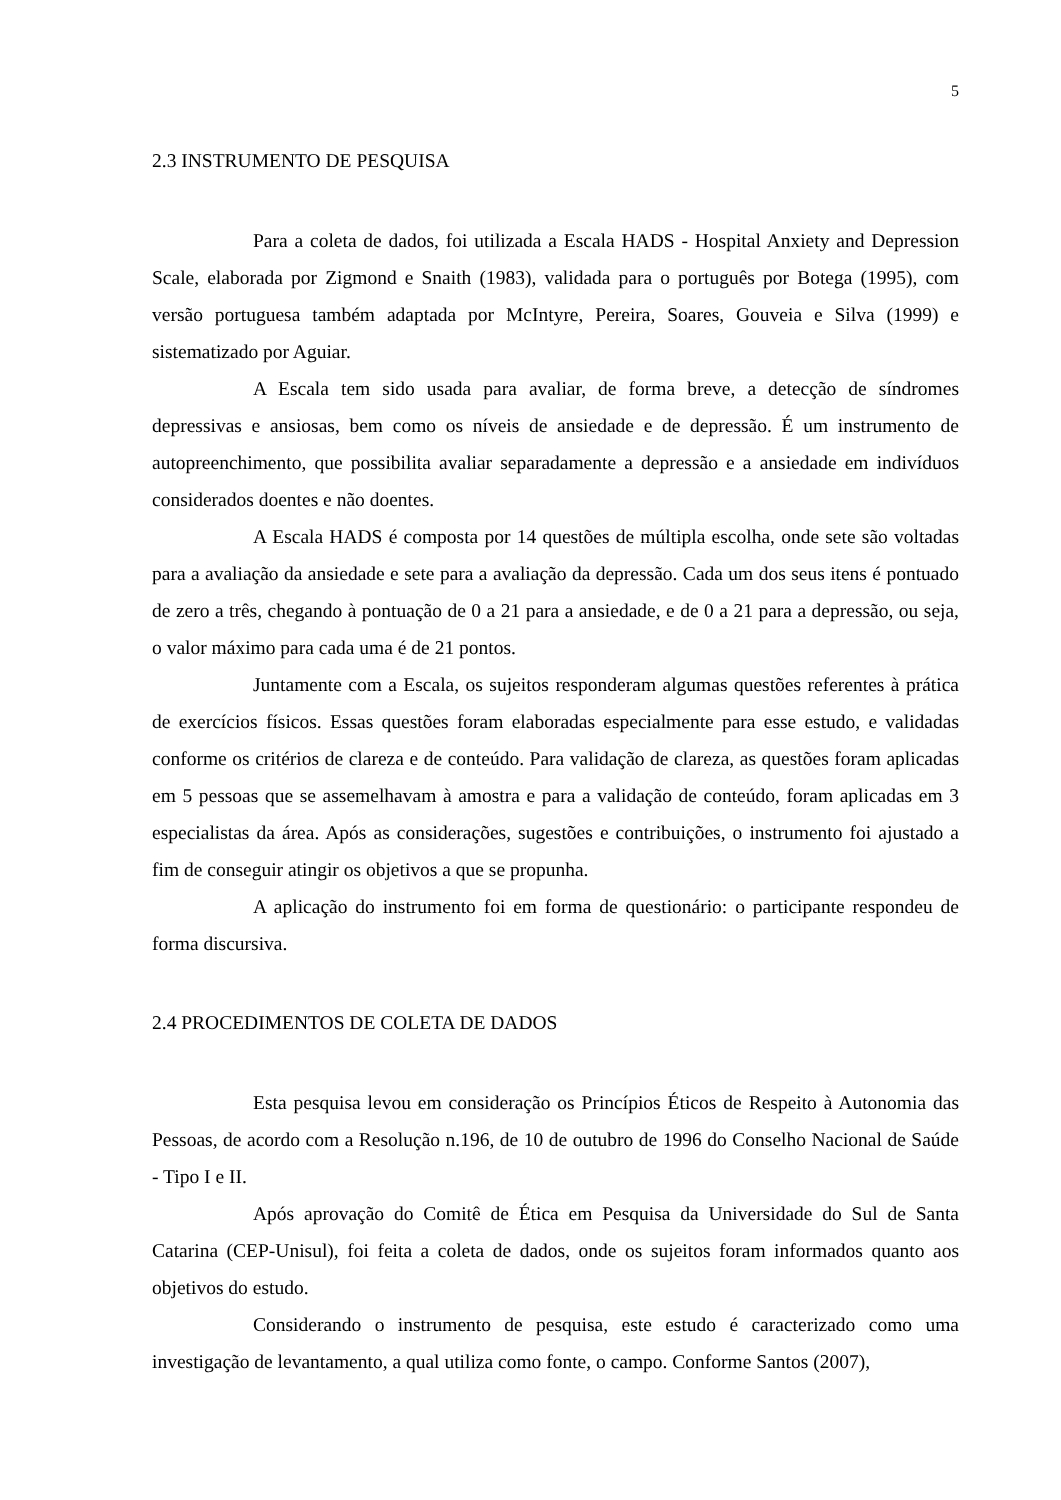5
2.3 INSTRUMENTO DE PESQUISA
Para a coleta de dados, foi utilizada a Escala HADS - Hospital Anxiety and Depression Scale, elaborada por Zigmond e Snaith (1983), validada para o português por Botega (1995), com versão portuguesa também adaptada por McIntyre, Pereira, Soares, Gouveia e Silva (1999) e sistematizado por Aguiar.
A Escala tem sido usada para avaliar, de forma breve, a detecção de síndromes depressivas e ansiosas, bem como os níveis de ansiedade e de depressão. É um instrumento de autopreenchimento, que possibilita avaliar separadamente a depressão e a ansiedade em indivíduos considerados doentes e não doentes.
A Escala HADS é composta por 14 questões de múltipla escolha, onde sete são voltadas para a avaliação da ansiedade e sete para a avaliação da depressão. Cada um dos seus itens é pontuado de zero a três, chegando à pontuação de 0 a 21 para a ansiedade, e de 0 a 21 para a depressão, ou seja, o valor máximo para cada uma é de 21 pontos.
Juntamente com a Escala, os sujeitos responderam algumas questões referentes à prática de exercícios físicos. Essas questões foram elaboradas especialmente para esse estudo, e validadas conforme os critérios de clareza e de conteúdo. Para validação de clareza, as questões foram aplicadas em 5 pessoas que se assemelhavam à amostra e para a validação de conteúdo, foram aplicadas em 3 especialistas da área. Após as considerações, sugestões e contribuições, o instrumento foi ajustado a fim de conseguir atingir os objetivos a que se propunha.
A aplicação do instrumento foi em forma de questionário: o participante respondeu de forma discursiva.
2.4 PROCEDIMENTOS DE COLETA DE DADOS
Esta pesquisa levou em consideração os Princípios Éticos de Respeito à Autonomia das Pessoas, de acordo com a Resolução n.196, de 10 de outubro de 1996 do Conselho Nacional de Saúde - Tipo I e II.
Após aprovação do Comitê de Ética em Pesquisa da Universidade do Sul de Santa Catarina (CEP-Unisul), foi feita a coleta de dados, onde os sujeitos foram informados quanto aos objetivos do estudo.
Considerando o instrumento de pesquisa, este estudo é caracterizado como uma investigação de levantamento, a qual utiliza como fonte, o campo. Conforme Santos (2007),